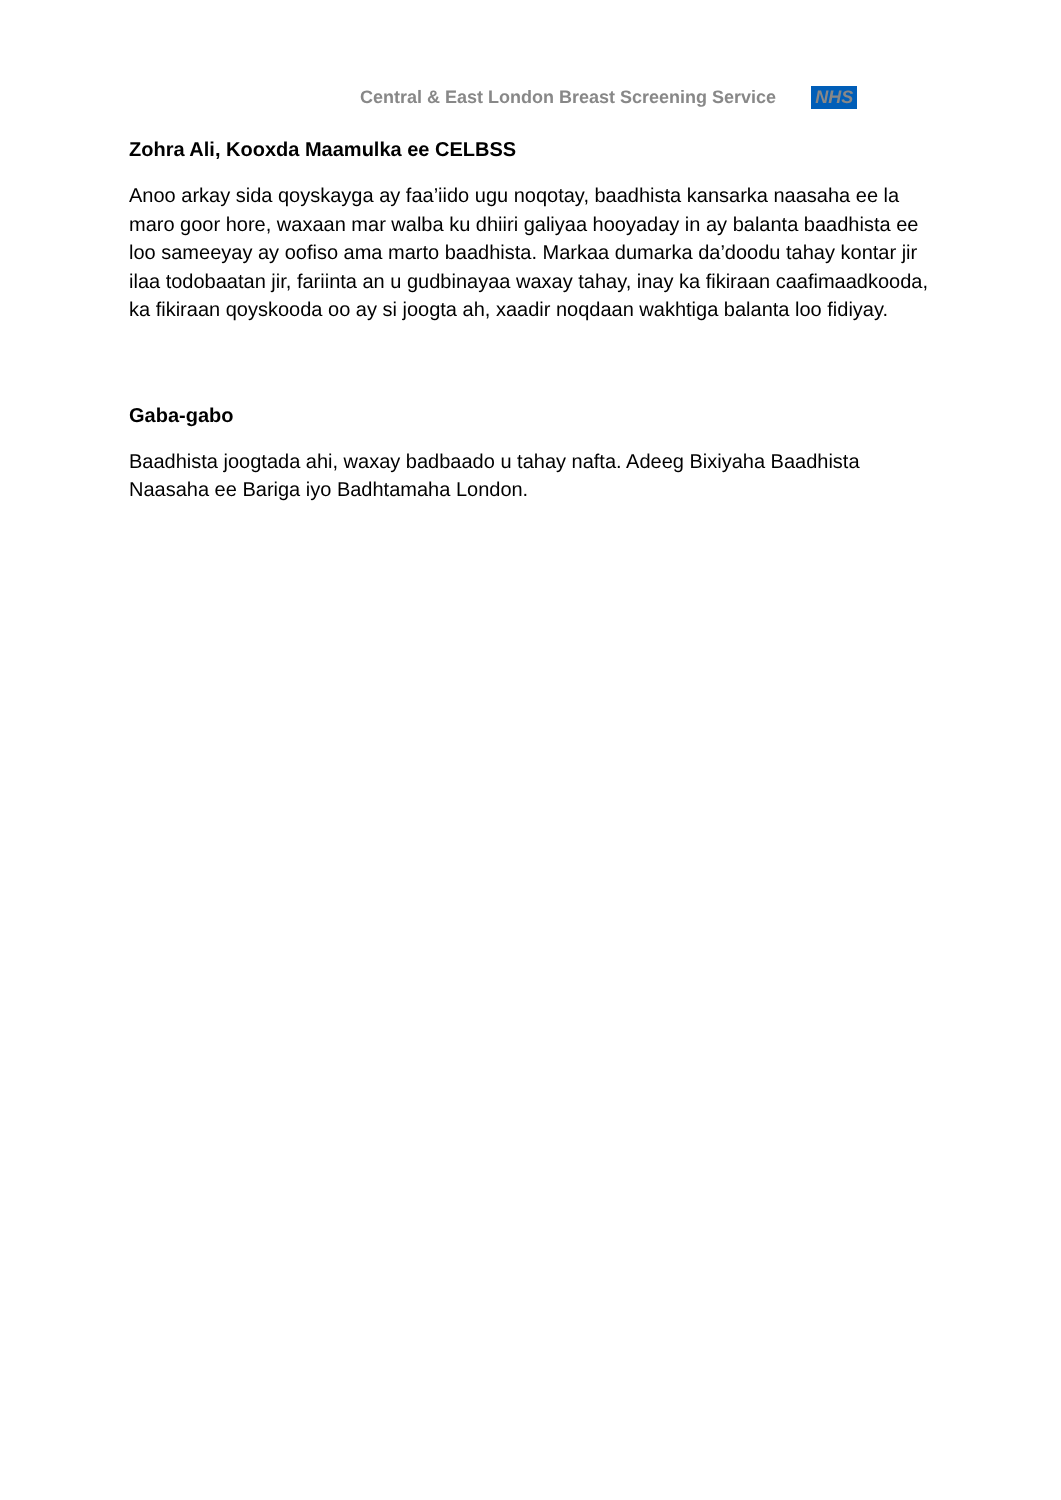Central & East London Breast Screening Service NHS
Zohra Ali, Kooxda Maamulka ee CELBSS
Anoo arkay sida qoyskayga ay faa’iido ugu noqotay, baadhista kansarka naasaha ee la maro goor hore, waxaan mar walba ku dhiiri galiyaa hooyaday in ay balanta baadhista ee loo sameeyay ay oofiso ama marto baadhista. Markaa dumarka da’doodu tahay kontar jir ilaa todobaatan jir, fariinta an u gudbinayaa waxay tahay, inay ka fikiraan caafimaadkooda, ka fikiraan qoyskooda oo ay si joogta ah, xaadir noqdaan wakhtiga balanta loo fidiyay.
Gaba-gabo
Baadhista joogtada ahi, waxay badbaado u tahay nafta. Adeeg Bixiyaha Baadhista Naasaha ee Bariga iyo Badhtamaha London.